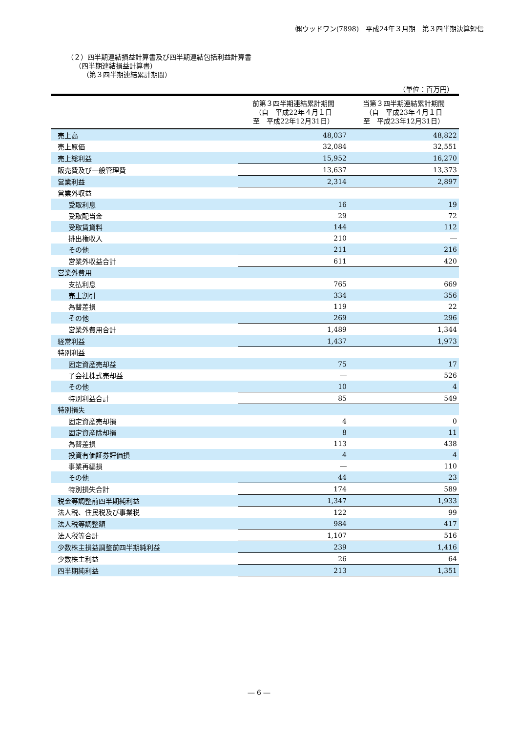㈱ウッドワン(7898)　平成24年３月期　第３四半期決算短信
（２）四半期連結損益計算書及び四半期連結包括利益計算書
（四半期連結損益計算書）
（第３四半期連結累計期間）
（単位：百万円）
| | 前第３四半期連結累計期間 （自 平成22年４月１日 至 平成22年12月31日） | 当第３四半期連結累計期間 （自 平成23年４月１日 至 平成23年12月31日） |
| --- | --- | --- |
| 売上高 | 48,037 | 48,822 |
| 売上原価 | 32,084 | 32,551 |
| 売上総利益 | 15,952 | 16,270 |
| 販売費及び一般管理費 | 13,637 | 13,373 |
| 営業利益 | 2,314 | 2,897 |
| 営業外収益 | | |
| 受取利息 | 16 | 19 |
| 受取配当金 | 29 | 72 |
| 受取賃貸料 | 144 | 112 |
| 排出権収入 | 210 | ― |
| その他 | 211 | 216 |
| 営業外収益合計 | 611 | 420 |
| 営業外費用 | | |
| 支払利息 | 765 | 669 |
| 売上割引 | 334 | 356 |
| 為替差損 | 119 | 22 |
| その他 | 269 | 296 |
| 営業外費用合計 | 1,489 | 1,344 |
| 経常利益 | 1,437 | 1,973 |
| 特別利益 | | |
| 固定資産売却益 | 75 | 17 |
| 子会社株式売却益 | ― | 526 |
| その他 | 10 | 4 |
| 特別利益合計 | 85 | 549 |
| 特別損失 | | |
| 固定資産売却損 | 4 | 0 |
| 固定資産除却損 | 8 | 11 |
| 為替差損 | 113 | 438 |
| 投資有価証券評価損 | 4 | 4 |
| 事業再編損 | ― | 110 |
| その他 | 44 | 23 |
| 特別損失合計 | 174 | 589 |
| 税金等調整前四半期純利益 | 1,347 | 1,933 |
| 法人税、住民税及び事業税 | 122 | 99 |
| 法人税等調整額 | 984 | 417 |
| 法人税等合計 | 1,107 | 516 |
| 少数株主損益調整前四半期純利益 | 239 | 1,416 |
| 少数株主利益 | 26 | 64 |
| 四半期純利益 | 213 | 1,351 |
― 6 ―